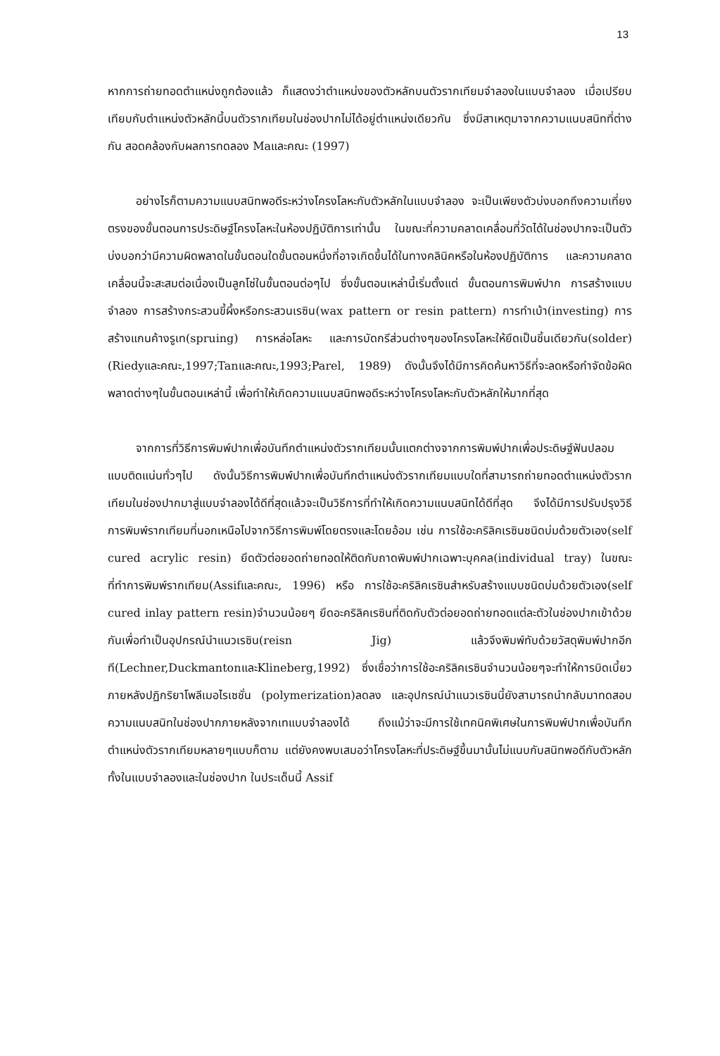13
หากการถ่ายทอดตำแหน่งถูกต้องแล้ว ก็แสดงว่าตำแหน่งของตัวหลักบนตัวรากเทียมจำลองในแบบจำลอง เมื่อเปรียบเทียบกับตำแหน่งตัวหลักนี้บนตัวรากเทียมในช่องปากไม่ได้อยู่ตำแหน่งเดียวกัน ซึ่งมีสาเหตุมาจากความแนบสนิทที่ต่างกัน สอดคล้องกับผลการทดลอง Maและคณะ (1997)
อย่างไรก็ตามความแนบสนิทพอดีระหว่างโครงโลหะกับตัวหลักในแบบจำลอง จะเป็นเพียงตัวบ่งบอกถึงความเที่ยงตรงของขั้นตอนการประดิษฐ์โครงโลหะในห้องปฏิบัติการเท่านั้น ในขณะที่ความคลาดเคลื่อนที่วัดได้ในช่องปากจะเป็นตัวบ่งบอกว่ามีความผิดพลาดในขั้นตอนใดขั้นตอนหนึ่งที่อาจเกิดขึ้นได้ในทางคลินิคหรือในห้องปฏิบัติการ และความคลาดเคลื่อนนี้จะสะสมต่อเนื่องเป็นลูกโซ่ในขั้นตอนต่อๆไป ซึ่งขั้นตอนเหล่านี้เริ่มตั้งแต่ ขั้นตอนการพิมพ์ปาก การสร้างแบบจำลอง การสร้างกระสวนขี้ผึ้งหรือกระสวนเรซิน(wax pattern or resin pattern) การทำเบ้า(investing) การสร้างแกนค้างรูเท(spruing) การหล่อโลหะ และการบัดกรีส่วนต่างๆของโครงโลหะให้ยึดเป็นชิ้นเดียวกัน(solder)(Riedyและคณะ,1997;Tanและคณะ,1993;Parel, 1989) ดังนั้นจึงได้มีการคิดค้นหาวิธีที่จะลดหรือกำจัดข้อผิดพลาดต่างๆในขั้นตอนเหล่านี้ เพื่อทำให้เกิดความแนบสนิทพอดีระหว่างโครงโลหะกับตัวหลักให้มากที่สุด
จากการที่วิธีการพิมพ์ปากเพื่อบันทึกตำแหน่งตัวรากเทียมนั้นแตกต่างจากการพิมพ์ปากเพื่อประดิษฐ์ฟันปลอมแบบติดแน่นทั่วๆไป ดังนั้นวิธีการพิมพ์ปากเพื่อบันทึกตำแหน่งตัวรากเทียมแบบใดที่สามารถถ่ายทอดตำแหน่งตัวรากเทียมในช่องปากมาสู่แบบจำลองได้ดีที่สุดแล้วจะเป็นวิธีการที่ทำให้เกิดความแนบสนิทได้ดีที่สุด จึงได้มีการปรับปรุงวิธีการพิมพ์รากเทียมที่นอกเหนือไปจากวิธีการพิมพ์โดยตรงและโดยอ้อม เช่น การใช้อะคริลิคเรซินชนิดบ่มด้วยตัวเอง(self cured acrylic resin) ยึดตัวต่อยอดถ่ายทอดให้ติดกับถาดพิมพ์ปากเฉพาะบุคคล(individual tray) ในขณะที่ทำการพิมพ์รากเทียม(Assifและคณะ, 1996) หรือ การใช้อะคริลิคเรซินสำหรับสร้างแบบชนิดบ่มด้วยตัวเอง(self cured inlay pattern resin)จำนวนน้อยๆ ยึดอะคริลิคเรซินที่ติดกับตัวต่อยอดถ่ายทอดแต่ละตัวในช่องปากเข้าด้วยกันเพื่อทำเป็นอุปกรณ์นำแนวเรซิน(reisn Jig) แล้วจึงพิมพ์ทับด้วยวัสดุพิมพ์ปากอีกที(Lechner,DuckmantonและKlineberg,1992) ซึ่งเชื่อว่าการใช้อะคริลิคเรซินจำนวนน้อยๆจะทำให้การบิดเบี้ยวภายหลังปฏิกริยาโพลีเมอไรเซชั่น (polymerization)ลดลง และอุปกรณ์นำแนวเรซินนี้ยังสามารถนำกลับมาทดสอบความแนบสนิทในช่องปากภายหลังจากเทแบบจำลองได้ ถึงแม้ว่าจะมีการใช้เทคนิคพิเศษในการพิมพ์ปากเพื่อบันทึกตำแหน่งตัวรากเทียมหลายๆแบบก็ตาม แต่ยังคงพบเสมอว่าโครงโลหะที่ประดิษฐ์ขึ้นมานั้นไม่แนบกับสนิทพอดีกับตัวหลักทั้งในแบบจำลองและในช่องปาก ในประเด็นนี้ Assif